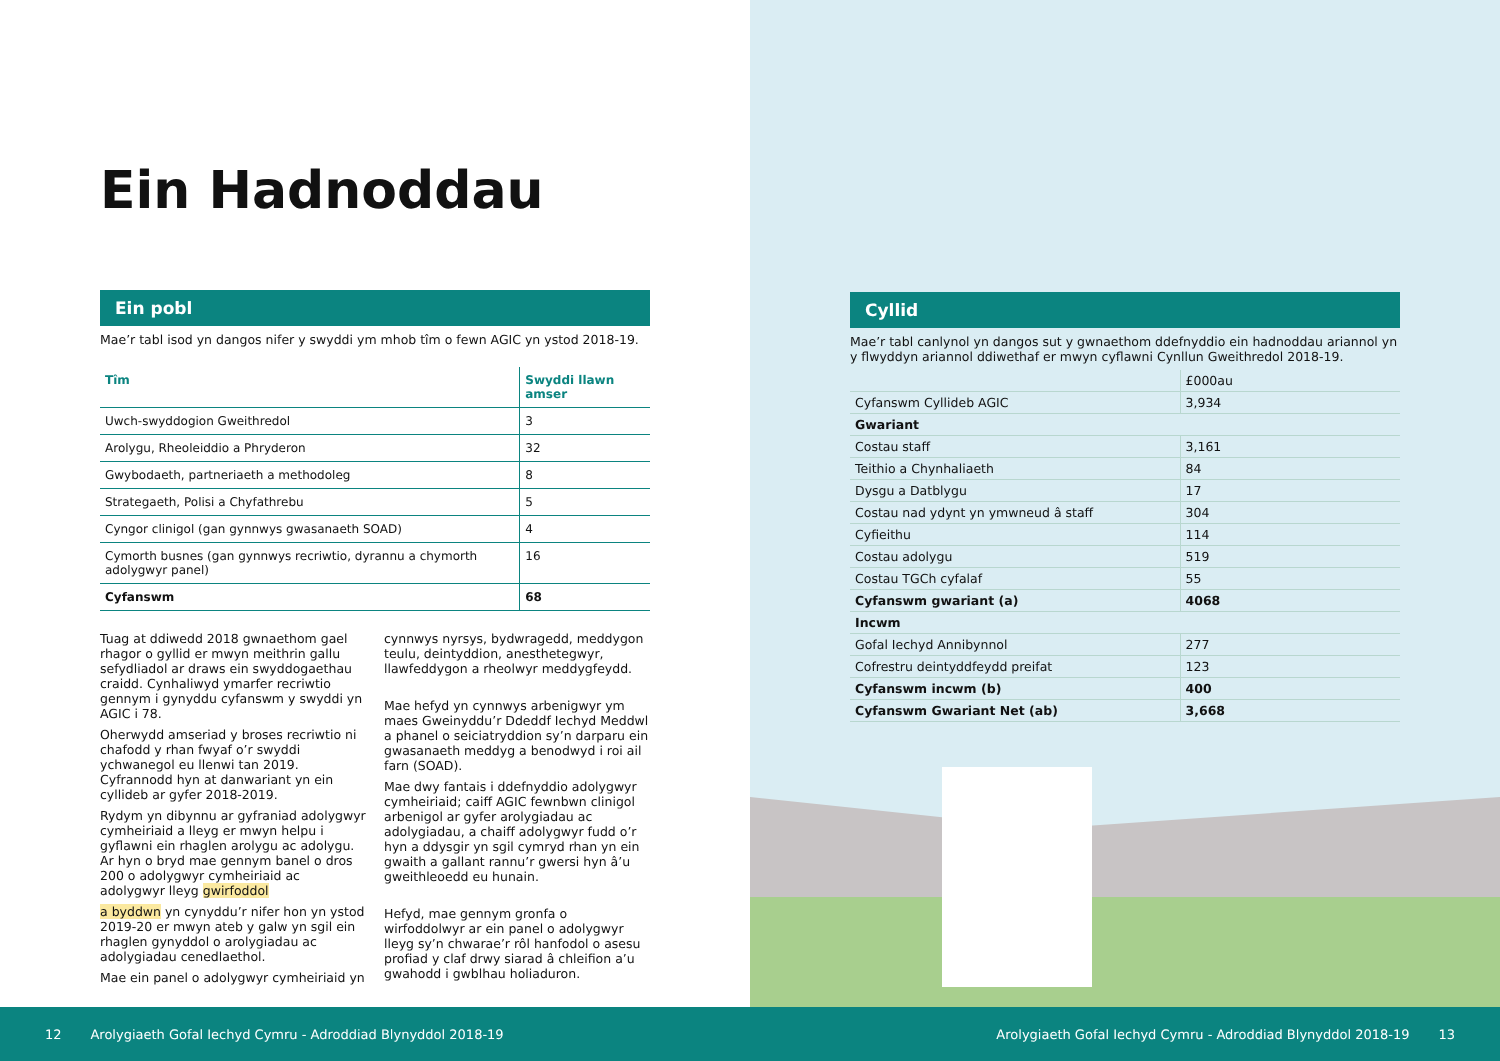Ein Hadnoddau
Ein pobl
Mae’r tabl isod yn dangos nifer y swyddi ym mhob tîm o fewn AGIC yn ystod 2018-19.
| Tîm | Swyddi llawn amser |
| --- | --- |
| Uwch-swyddogion Gweithredol | 3 |
| Arolygu, Rheoleiddio a Phryderon | 32 |
| Gwybodaeth, partneriaeth a methodoleg | 8 |
| Strategaeth, Polisi a Chyfathrebu | 5 |
| Cyngor clinigol (gan gynnwys gwasanaeth SOAD) | 4 |
| Cymorth busnes (gan gynnwys recriwtio, dyrannu a chymorth adolygwyr panel) | 16 |
| Cyfanswm | 68 |
Tuag at ddiwedd 2018 gwnaethom gael rhagor o gyllid er mwyn meithrin gallu sefydliadol ar draws ein swyddogaethau craidd. Cynhaliwyd ymarfer recriwtio gennym i gynyddu cyfanswm y swyddi yn AGIC i 78.
Oherwydd amseriad y broses recriwtio ni chafodd y rhan fwyaf o’r swyddi ychwanegol eu llenwi tan 2019. Cyfrannodd hyn at danwariant yn ein cyllideb ar gyfer 2018-2019.
Rydym yn dibynnu ar gyfraniad adolygwyr cymheiriaid a lleyg er mwyn helpu i gyflawni ein rhaglen arolygu ac adolygu. Ar hyn o bryd mae gennym banel o dros 200 o adolygwyr cymheiriaid ac adolygwyr lleyg gwirfoddol
a byddwn yn cynyddu’r nifer hon yn ystod 2019-20 er mwyn ateb y galw yn sgil ein rhaglen gynyddol o arolygiadau ac adolygiadau cenedlaethol.
Mae ein panel o adolygwyr cymheiriaid yn
cynnwys nyrsys, bydwragedd, meddygon teulu, deintyddion, anesthetegwyr, llawfeddygon a rheolwyr meddygfeydd.
Mae hefyd yn cynnwys arbenigwyr ym maes Gweinyddu’r Ddeddf Iechyd Meddwl a phanel o seiciatryddion sy’n darparu ein gwasanaeth meddyg a benodwyd i roi ail farn (SOAD).
Mae dwy fantais i ddefnyddio adolygwyr cymheiriaid; caiff AGIC fewnbwn clinigol arbenigol ar gyfer arolygiadau ac adolygiadau, a chaiff adolygwyr fudd o’r hyn a ddysgir yn sgil cymryd rhan yn ein gwaith a gallant rannu’r gwersi hyn â’u gweithleoedd eu hunain.
Hefyd, mae gennym gronfa o wirfoddolwyr ar ein panel o adolygwyr lleyg sy’n chwarae’r rôl hanfodol o asesu profiad y claf drwy siarad â chleifion a’u gwahodd i gwblhau holiaduron.
Cyllid
Mae’r tabl canlynol yn dangos sut y gwnaethom ddefnyddio ein hadnoddau ariannol yn y flwyddyn ariannol ddiwethaf er mwyn cyflawni Cynllun Gweithredol 2018-19.
| | £000au |
| Cyfanswm Cyllideb AGIC | 3,934 |
| Gwariant | |
| Costau staff | 3,161 |
| Teithio a Chynhaliaeth | 84 |
| Dysgu a Datblygu | 17 |
| Costau nad ydynt yn ymwneud â staff | 304 |
| Cyfieithu | 114 |
| Costau adolygu | 519 |
| Costau TGCh cyfalaf | 55 |
| Cyfanswm gwariant (a) | 4068 |
| Incwm | |
| Gofal Iechyd Annibynnol | 277 |
| Cofrestru deintyddfeydd preifat | 123 |
| Cyfanswm incwm (b) | 400 |
| Cyfanswm Gwariant Net (ab) | 3,668 |
12 Arolygiaeth Gofal Iechyd Cymru - Adroddiad Blynyddol 2018-19 Arolygiaeth Gofal Iechyd Cymru - Adroddiad Blynyddol 2018-19 13